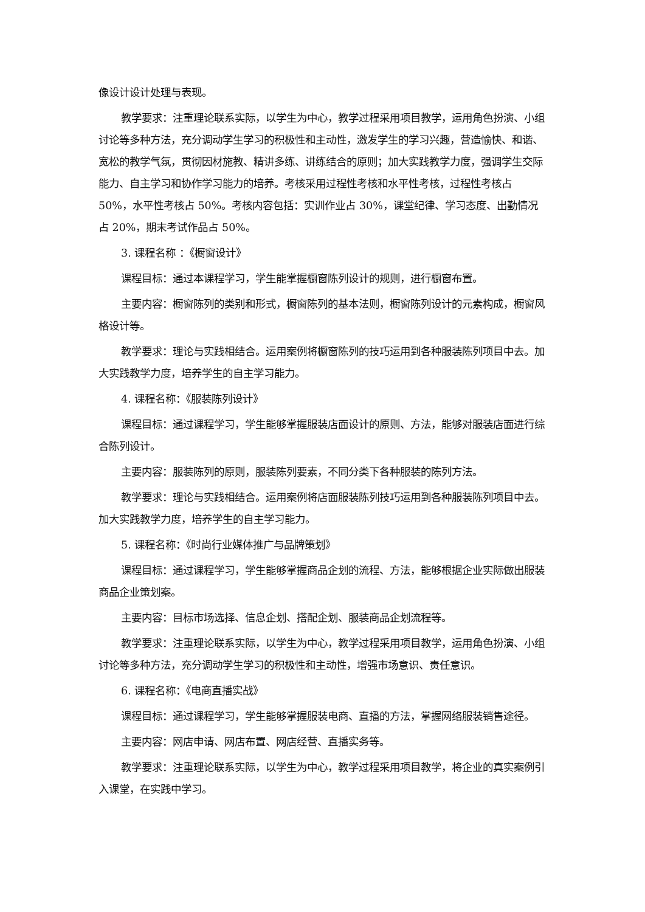像设计设计处理与表现。
教学要求：注重理论联系实际，以学生为中心，教学过程采用项目教学，运用角色扮演、小组讨论等多种方法，充分调动学生学习的积极性和主动性，激发学生的学习兴趣，营造愉快、和谐、宽松的教学气氛，贯彻因材施教、精讲多练、讲练结合的原则；加大实践教学力度，强调学生交际能力、自主学习和协作学习能力的培养。考核采用过程性考核和水平性考核，过程性考核占 50%，水平性考核占 50%。考核内容包括：实训作业占 30%，课堂纪律、学习态度、出勤情况占 20%，期末考试作品占 50%。
3. 课程名称 ：《橱窗设计》
课程目标：通过本课程学习，学生能掌握橱窗陈列设计的规则，进行橱窗布置。
主要内容：橱窗陈列的类别和形式，橱窗陈列的基本法则，橱窗陈列设计的元素构成，橱窗风格设计等。
教学要求：理论与实践相结合。运用案例将橱窗陈列的技巧运用到各种服装陈列项目中去。加大实践教学力度，培养学生的自主学习能力。
4. 课程名称：《服装陈列设计》
课程目标：通过课程学习，学生能够掌握服装店面设计的原则、方法，能够对服装店面进行综合陈列设计。
主要内容：服装陈列的原则，服装陈列要素，不同分类下各种服装的陈列方法。
教学要求：理论与实践相结合。运用案例将店面服装陈列技巧运用到各种服装陈列项目中去。加大实践教学力度，培养学生的自主学习能力。
5. 课程名称：《时尚行业媒体推广与品牌策划》
课程目标：通过课程学习，学生能够掌握商品企划的流程、方法，能够根据企业实际做出服装商品企业策划案。
主要内容：目标市场选择、信息企划、搭配企划、服装商品企划流程等。
教学要求：注重理论联系实际，以学生为中心，教学过程采用项目教学，运用角色扮演、小组讨论等多种方法，充分调动学生学习的积极性和主动性，增强市场意识、责任意识。
6. 课程名称：《电商直播实战》
课程目标：通过课程学习，学生能够掌握服装电商、直播的方法，掌握网络服装销售途径。
主要内容：网店申请、网店布置、网店经营、直播实务等。
教学要求：注重理论联系实际，以学生为中心，教学过程采用项目教学，将企业的真实案例引入课堂，在实践中学习。